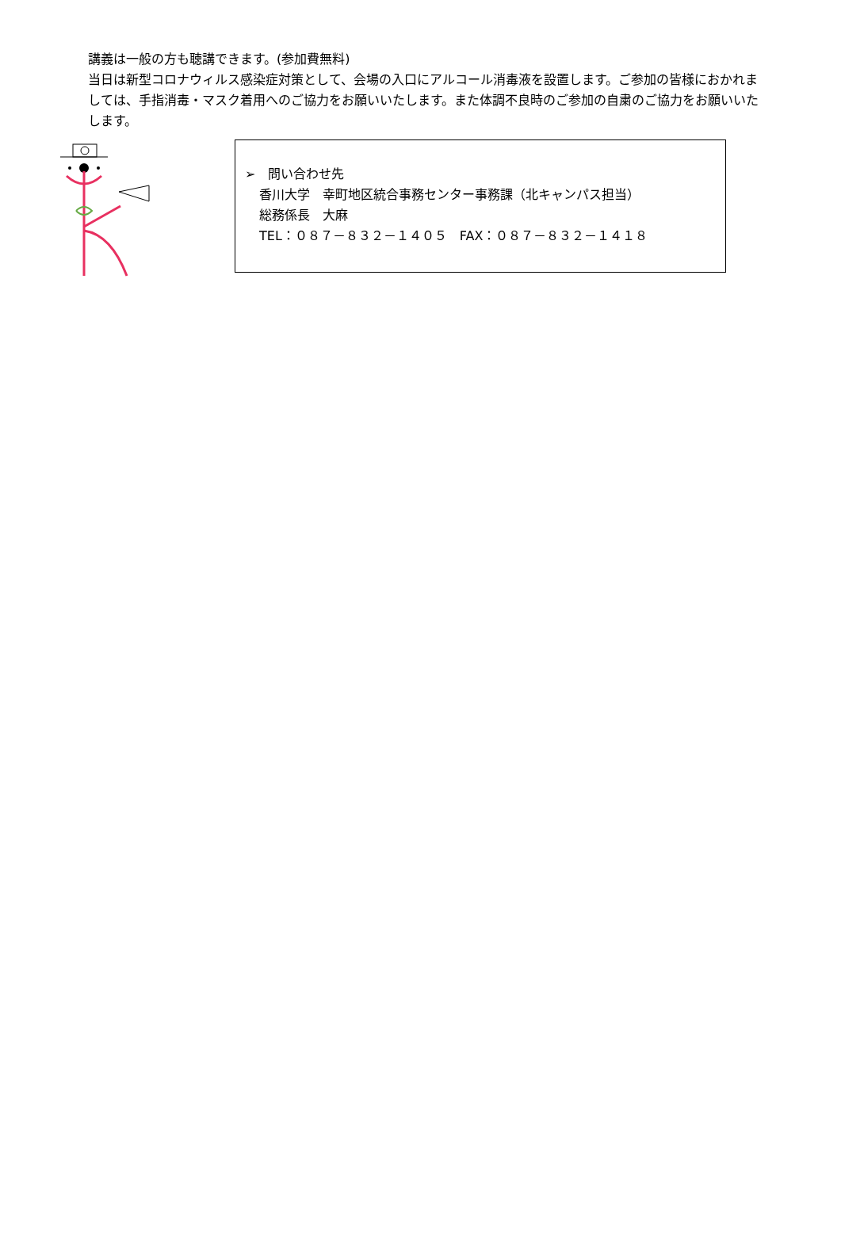講義は一般の方も聴講できます。(参加費無料)
当日は新型コロナウィルス感染症対策として、会場の入口にアルコール消毒液を設置します。ご参加の皆様におかれましては、手指消毒・マスク着用へのご協力をお願いいたします。また体調不良時のご参加の自粛のご協力をお願いいたします。
➢　問い合わせ先
香川大学　幸町地区統合事務センター事務課（北キャンパス担当）
総務係長　大麻
TEL：０８７－８３２－１４０５　FAX：０８７－８３２－１４１８